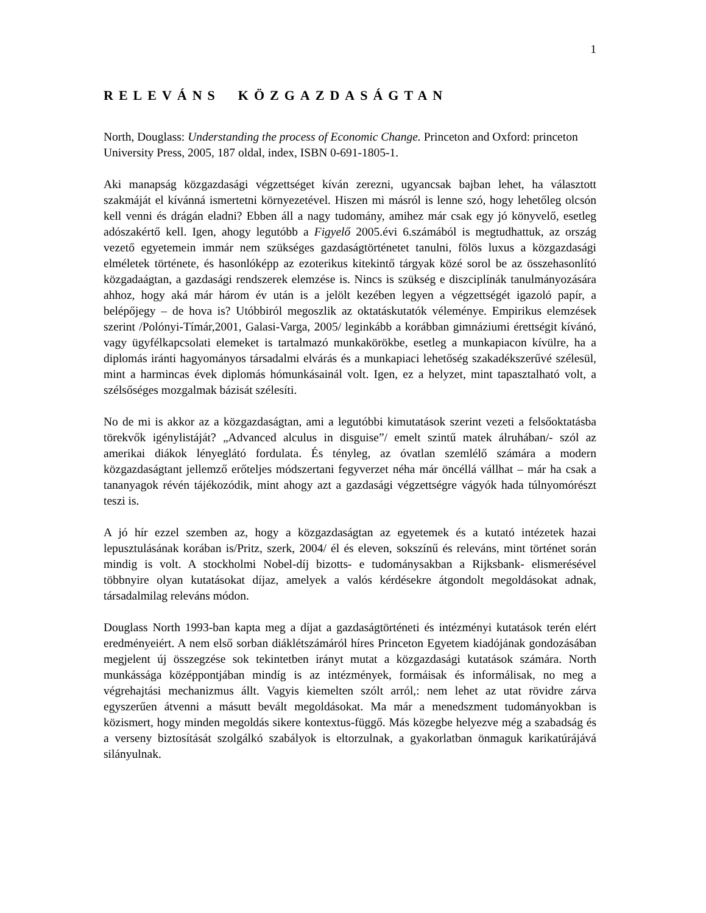1
RELEVÁNS KÖZGAZDASÁGTAN
North, Douglass: Understanding the process of Economic Change. Princeton and Oxford: princeton University Press, 2005, 187 oldal, index, ISBN 0-691-1805-1.
Aki manapság közgazdasági végzettséget kíván zerezni, ugyancsak bajban lehet, ha választott szakmáját el kívánná ismertetni környezetével. Hiszen mi másról is lenne szó, hogy lehetőleg olcsón kell venni és drágán eladni? Ebben áll a nagy tudomány, amihez már csak egy jó könyvelő, esetleg adószakértő kell. Igen, ahogy legutóbb a Figyelő 2005.évi 6.számából is megtudhattuk, az ország vezető egyetemein immár nem szükséges gazdaságtörténetet tanulni, fölös luxus a közgazdasági elméletek története, és hasonlóképp az ezoterikus kitekintő tárgyak közé sorol be az összehasonlító közgadaágtan, a gazdasági rendszerek elemzése is. Nincs is szükség e diszciplínák tanulmányozására ahhoz, hogy aká már három év után is a jelölt kezében legyen a végzettségét igazoló papír, a belépőjegy – de hova is? Utóbbiról megoszlik az oktatáskutatók véleménye. Empirikus elemzések szerint /Polónyi-Tímár,2001, Galasi-Varga, 2005/ leginkább a korábban gimnáziumi érettségit kívánó, vagy ügyfélkapcsolati elemeket is tartalmazó munkakörökbe, esetleg a munkapiacon kívülre, ha a diplomás iránti hagyományos társadalmi elvárás és a munkapiaci lehetőség szakadékszerűvé szélesül, mint a harmincas évek diplomás hómunkásainál volt. Igen, ez a helyzet, mint tapasztalható volt, a szélsőséges mozgalmak bázisát szélesíti.
No de mi is akkor az a közgazdaságtan, ami a legutóbbi kimutatások szerint vezeti a felsőoktatásba törekvők igénylistáját? „Advanced alculus in disguise”/ emelt szintű matek álruhában/- szól az amerikai diákok lényeglátó fordulata. És tényleg, az óvatlan szemlélő számára a modern közgazdaságtant jellemző erőteljes módszertani fegyverzet néha már öncéllá vállhat – már ha csak a tananyagok révén tájékozódik, mint ahogy azt a gazdasági végzettségre vágyók hada túlnyomórészt teszi is.
A jó hír ezzel szemben az, hogy a közgazdaságtan az egyetemek és a kutató intézetek hazai lepusztulásának korában is/Pritz, szerk, 2004/ él és eleven, sokszínű és releváns, mint történet során mindig is volt. A stockholmi Nobel-díj bizotts- e tudománysakban a Rijksbank- elismerésével többnyire olyan kutatásokat díjaz, amelyek a valós kérdésekre átgondolt megoldásokat adnak, társadalmilag releváns módon.
Douglass North 1993-ban kapta meg a díjat a gazdaságtörténeti és intézményi kutatások terén elért eredményeiért. A nem első sorban diáklétszámáról híres Princeton Egyetem kiadójának gondozásában megjelent új összegzése sok tekintetben irányt mutat a közgazdasági kutatások számára. North munkássága középpontjában mindíg is az intézmények, formáisak és informálisak, no meg a végrehajtási mechanizmus állt. Vagyis kiemelten szólt arról,: nem lehet az utat rövidre zárva egyszerűen átvenni a másutt bevált megoldásokat. Ma már a menedszment tudományokban is közismert, hogy minden megoldás sikere kontextus-függő. Más közegbe helyezve még a szabadság és a verseny biztosítását szolgálkó szabályok is eltorzulnak, a gyakorlatban önmaguk karikatúrájává silányulnak.